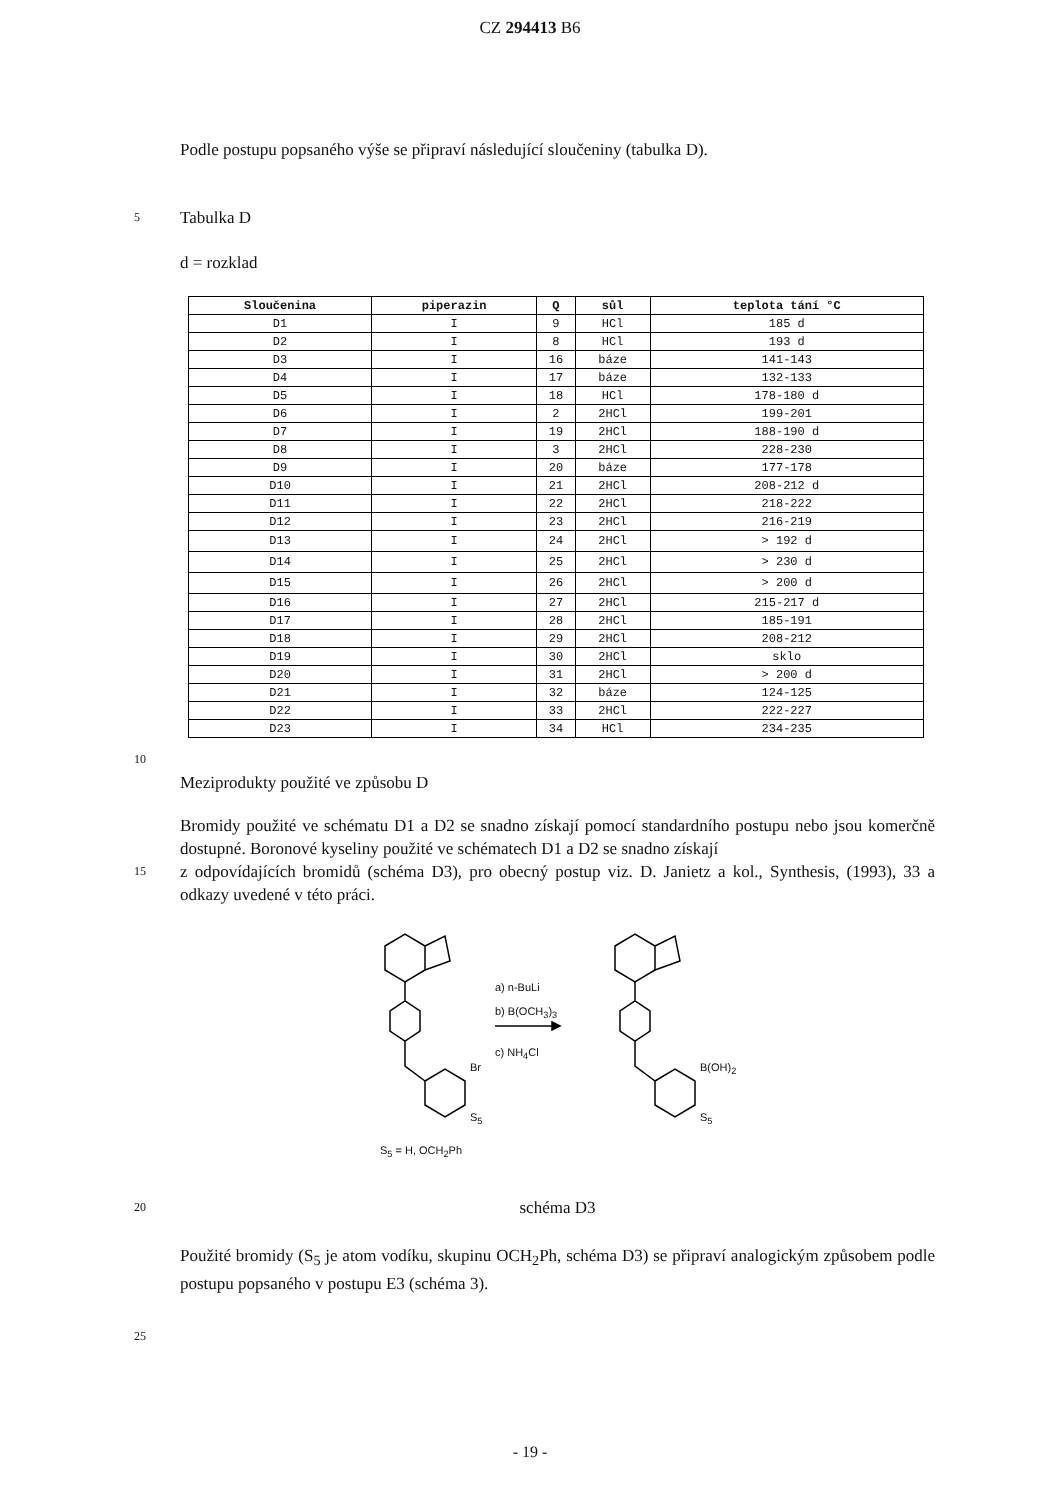CZ 294413 B6
Podle postupu popsaného výše se připraví následující sloučeniny (tabulka D).
5 Tabulka D
d = rozklad
| Sloučenina | piperazin | Q | sůl | teplota tání °C |
| --- | --- | --- | --- | --- |
| D1 | I | 9 | HCl | 185 d |
| D2 | I | 8 | HCl | 193 d |
| D3 | I | 16 | báze | 141-143 |
| D4 | I | 17 | báze | 132-133 |
| D5 | I | 18 | HCl | 178-180 d |
| D6 | I | 2 | 2HCl | 199-201 |
| D7 | I | 19 | 2HCl | 188-190 d |
| D8 | I | 3 | 2HCl | 228-230 |
| D9 | I | 20 | báze | 177-178 |
| D10 | I | 21 | 2HCl | 208-212 d |
| D11 | I | 22 | 2HCl | 218-222 |
| D12 | I | 23 | 2HCl | 216-219 |
| D13 | I | 24 | 2HCl | > 192 d |
| D14 | I | 25 | 2HCl | > 230 d |
| D15 | I | 26 | 2HCl | > 200 d |
| D16 | I | 27 | 2HCl | 215-217 d |
| D17 | I | 28 | 2HCl | 185-191 |
| D18 | I | 29 | 2HCl | 208-212 |
| D19 | I | 30 | 2HCl | sklo |
| D20 | I | 31 | 2HCl | > 200 d |
| D21 | I | 32 | báze | 124-125 |
| D22 | I | 33 | 2HCl | 222-227 |
| D23 | I | 34 | HCl | 234-235 |
10
Meziprodukty použité ve způsobu D
Bromidy použité ve schématu D1 a D2 se snadno získají pomocí standardního postupu nebo jsou komerčně dostupné. Boronové kyseliny použité ve schématech D1 a D2 se snadno získají
15 z odpovídajících bromidů (schéma D3), pro obecný postup viz. D. Janietz a kol., Synthesis, (1993), 33 a odkazy uvedené v této práci.
a) n-BuLi
b) B(OCH<sub>3</sub>)<sub>3</sub>
c) NH<sub>4</sub>Cl
Br B(OH)<sub>2</sub>
S<sub>5</sub> S<sub>5</sub>
S<sub>5</sub> = H, OCH<sub>2</sub>Ph
20 schéma D3
Použité bromidy (S<sub>5</sub> je atom vodíku, skupinu OCH<sub>2</sub>Ph, schéma D3) se připraví analogickým způsobem podle postupu popsaného v postupu E3 (schéma 3).
25
- 19 -